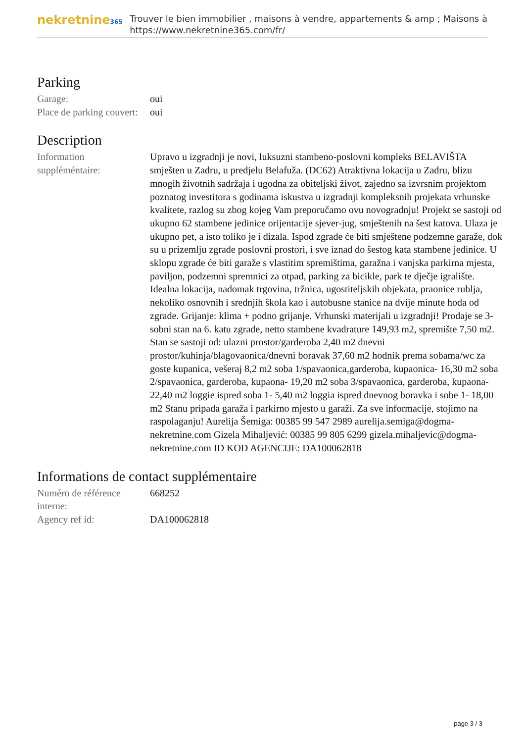nekretnine365
Trouver le bien immobilier , maisons à vendre, appartements & amp ; Maisons à
https://www.nekretnine365.com/fr/
Parking
| Garage: | oui |
| Place de parking couvert: | oui |
Description
| Information suppléméntaire: | Upravo u izgradnji je novi, luksuzni stambeno-poslovni kompleks BELAVIŠTA smješten u Zadru, u predjelu Belafuža. (DC62) Atraktivna lokacija u Zadru, blizu mnogih životnih sadržaja i ugodna za obiteljski život, zajedno sa izvrsnim projektom poznatog investitora s godinama iskustva u izgradnji kompleksnih projekata vrhunske kvalitete, razlog su zbog kojeg Vam preporučamo ovu novogradnju! Projekt se sastoji od ukupno 62 stambene jedinice orijentacije sjever-jug, smještenih na šest katova. Ulaza je ukupno pet, a isto toliko je i dizala. Ispod zgrade će biti smještene podzemne garaže, dok su u prizemlju zgrade poslovni prostori, i sve iznad do šestog kata stambene jedinice. U sklopu zgrade će biti garaže s vlastitim spremištima, garažna i vanjska parkirna mjesta, paviljon, podzemni spremnici za otpad, parking za bicikle, park te dječje igralište. Idealna lokacija, nadomak trgovina, tržnica, ugostiteljskih objekata, praonice rublja, nekoliko osnovnih i srednjih škola kao i autobusne stanice na dvije minute hoda od zgrade. Grijanje: klima + podno grijanje. Vrhunski materijali u izgradnji! Prodaje se 3-sobni stan na 6. katu zgrade, netto stambene kvadrature 149,93 m2, spremište 7,50 m2. Stan se sastoji od: ulazni prostor/garderoba 2,40 m2 dnevni prostor/kuhinja/blagovaonica/dnevni boravak 37,60 m2 hodnik prema sobama/wc za goste kupanica, vešeraj 8,2 m2 soba 1/spavaonica,garderoba, kupaonica- 16,30 m2 soba 2/spavaonica, garderoba, kupaona- 19,20 m2 soba 3/spavaonica, garderoba, kupaona- 22,40 m2 loggie ispred soba 1- 5,40 m2 loggia ispred dnevnog boravka i sobe 1- 18,00 m2 Stanu pripada garaža i parkirno mjesto u garaži. Za sve informacije, stojimo na raspolaganju! Aurelija Šemiga: 00385 99 547 2989 aurelija.semiga@dogma-nekretnine.com Gizela Mihaljević: 00385 99 805 6299 gizela.mihaljevic@dogma-nekretnine.com ID KOD AGENCIJE: DA100062818 |
Informations de contact supplémentaire
| Numéro de référence interne: | 668252 |
| Agency ref id: | DA100062818 |
page 3 / 3